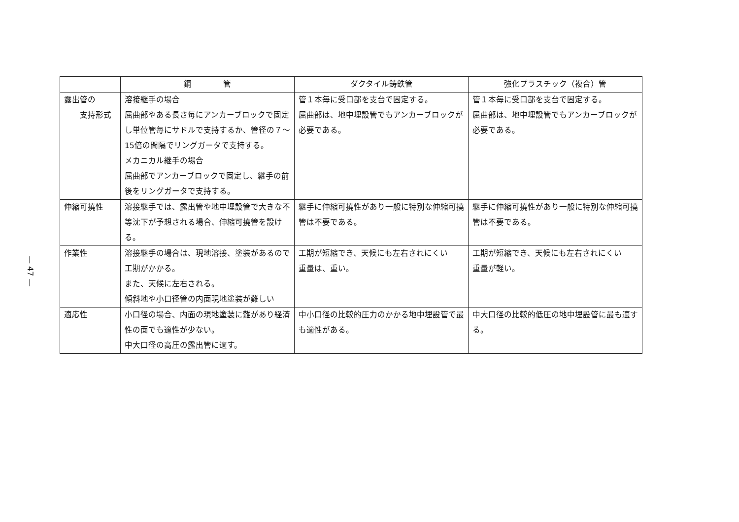— 47 —
| | 鋼 管 | ダクタイル鋳鉄管 | 強化プラスチック（複合）管 |
| --- | --- | --- | --- |
| 露出管の 支持形式 | 溶接継手の場合 屈曲部やある長さ毎にアンカーブロックで固定し単位管毎にサドルで支持するか、管径の７～15倍の間隔でリングガータで支持する。 メカニカル継手の場合 屈曲部でアンカーブロックで固定し、継手の前後をリングガータで支持する。 | 管１本毎に受口部を支台で固定する。 屈曲部は、地中埋設管でもアンカーブロックが必要である。 | 管１本毎に受口部を支台で固定する。 屈曲部は、地中埋設管でもアンカーブロックが必要である。 |
| 伸縮可撓性 | 溶接継手では、露出管や地中埋設管で大きな不等沈下が予想される場合、伸縮可撓管を設ける。 | 継手に伸縮可撓性があり一般に特別な伸縮可撓管は不要である。 | 継手に伸縮可撓性があり一般に特別な伸縮可撓管は不要である。 |
| 作業性 | 溶接継手の場合は、現地溶接、塗装があるので工期がかかる。 また、天候に左右される。 傾斜地や小口径管の内面現地塗装が難しい | 工期が短縮でき、天候にも左右されにくい 重量は、重い。 | 工期が短縮でき、天候にも左右されにくい 重量が軽い。 |
| 適応性 | 小口径の場合、内面の現地塗装に難があり経済性の面でも適性が少ない。 中大口径の高圧の露出管に適す。 | 中小口径の比較的圧力のかかる地中埋設管で最も適性がある。 | 中大口径の比較的低圧の地中埋設管に最も適する。 |